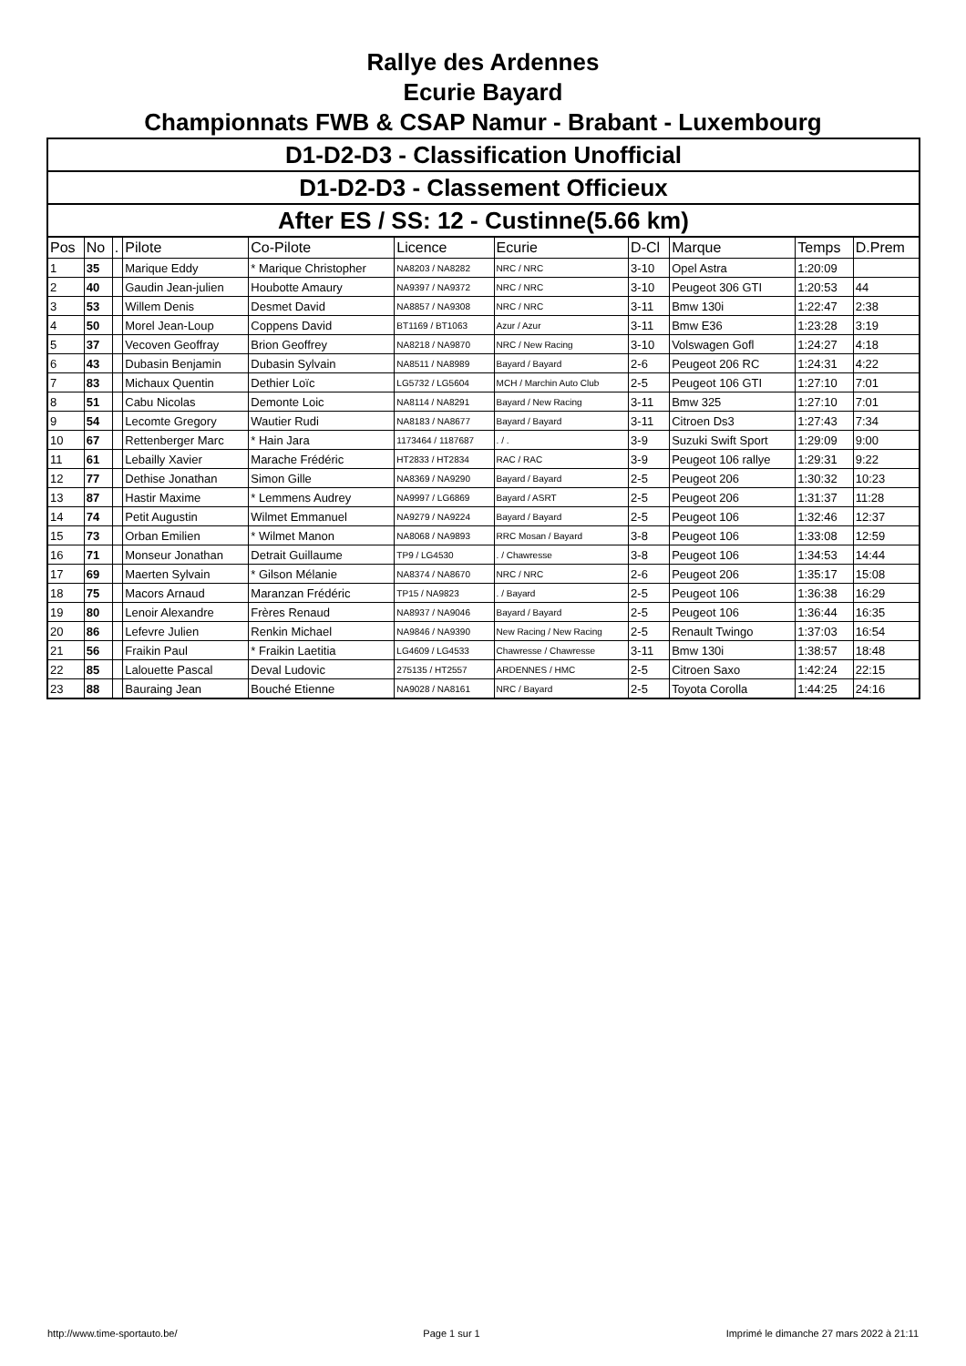Rallye des Ardennes
Ecurie Bayard
Championnats FWB & CSAP Namur - Brabant - Luxembourg
| D1-D2-D3 - Classification Unofficial | | | | | | | | | | |
| D1-D2-D3 - Classement Officieux | | | | | | | | | | |
| After ES / SS: 12 - Custinne(5.66 km) | | | | | | | | | | |
| Pos | No | . | Pilote | Co-Pilote | Licence | Ecurie | D-Cl | Marque | Temps | D.Prem |
| 1 | 35 | | Marique Eddy | * Marique Christopher | NA8203 / NA8282 | NRC / NRC | 3-10 | Opel Astra | 1:20:09 | |
| 2 | 40 | | Gaudin Jean-julien | Houbotte Amaury | NA9397 / NA9372 | NRC / NRC | 3-10 | Peugeot 306 GTI | 1:20:53 | 44 |
| 3 | 53 | | Willem Denis | Desmet David | NA8857 / NA9308 | NRC / NRC | 3-11 | Bmw 130i | 1:22:47 | 2:38 |
| 4 | 50 | | Morel Jean-Loup | Coppens David | BT1169 / BT1063 | Azur / Azur | 3-11 | Bmw E36 | 1:23:28 | 3:19 |
| 5 | 37 | | Vecoven Geoffray | Brion Geoffrey | NA8218 / NA9870 | NRC / New Racing | 3-10 | Volswagen Gofl | 1:24:27 | 4:18 |
| 6 | 43 | | Dubasin Benjamin | Dubasin Sylvain | NA8511 / NA8989 | Bayard / Bayard | 2-6 | Peugeot 206 RC | 1:24:31 | 4:22 |
| 7 | 83 | | Michaux Quentin | Dethier Loïc | LG5732 / LG5604 | MCH / Marchin Auto Club | 2-5 | Peugeot 106 GTI | 1:27:10 | 7:01 |
| 8 | 51 | | Cabu Nicolas | Demonte Loic | NA8114 / NA8291 | Bayard / New Racing | 3-11 | Bmw 325 | 1:27:10 | 7:01 |
| 9 | 54 | | Lecomte Gregory | Wautier Rudi | NA8183 / NA8677 | Bayard / Bayard | 3-11 | Citroen Ds3 | 1:27:43 | 7:34 |
| 10 | 67 | | Rettenberger Marc | * Hain Jara | 1173464 / 1187687 | . / . | 3-9 | Suzuki Swift Sport | 1:29:09 | 9:00 |
| 11 | 61 | | Lebailly Xavier | Marache Frédéric | HT2833 / HT2834 | RAC / RAC | 3-9 | Peugeot 106 rallye | 1:29:31 | 9:22 |
| 12 | 77 | | Dethise Jonathan | Simon Gille | NA8369 / NA9290 | Bayard / Bayard | 2-5 | Peugeot 206 | 1:30:32 | 10:23 |
| 13 | 87 | | Hastir Maxime | * Lemmens Audrey | NA9997 / LG6869 | Bayard / ASRT | 2-5 | Peugeot 206 | 1:31:37 | 11:28 |
| 14 | 74 | | Petit Augustin | Wilmet Emmanuel | NA9279 / NA9224 | Bayard / Bayard | 2-5 | Peugeot 106 | 1:32:46 | 12:37 |
| 15 | 73 | | Orban Emilien | * Wilmet Manon | NA8068 / NA9893 | RRC Mosan / Bayard | 3-8 | Peugeot 106 | 1:33:08 | 12:59 |
| 16 | 71 | | Monseur Jonathan | Detrait Guillaume | TP9 / LG4530 | . / Chawresse | 3-8 | Peugeot 106 | 1:34:53 | 14:44 |
| 17 | 69 | | Maerten Sylvain | * Gilson Mélanie | NA8374 / NA8670 | NRC / NRC | 2-6 | Peugeot 206 | 1:35:17 | 15:08 |
| 18 | 75 | | Macors Arnaud | Maranzan Frédéric | TP15 / NA9823 | . / Bayard | 2-5 | Peugeot 106 | 1:36:38 | 16:29 |
| 19 | 80 | | Lenoir Alexandre | Frères Renaud | NA8937 / NA9046 | Bayard / Bayard | 2-5 | Peugeot 106 | 1:36:44 | 16:35 |
| 20 | 86 | | Lefevre Julien | Renkin Michael | NA9846 / NA9390 | New Racing / New Racing | 2-5 | Renault Twingo | 1:37:03 | 16:54 |
| 21 | 56 | | Fraikin Paul | * Fraikin Laetitia | LG4609 / LG4533 | Chawresse / Chawresse | 3-11 | Bmw 130i | 1:38:57 | 18:48 |
| 22 | 85 | | Lalouette Pascal | Deval Ludovic | 275135 / HT2557 | ARDENNES / HMC | 2-5 | Citroen Saxo | 1:42:24 | 22:15 |
| 23 | 88 | | Bauraing Jean | Bouché Etienne | NA9028 / NA8161 | NRC / Bayard | 2-5 | Toyota Corolla | 1:44:25 | 24:16 |
http://www.time-sportauto.be/ Page 1 sur 1 Imprimé le dimanche 27 mars 2022 à 21:11